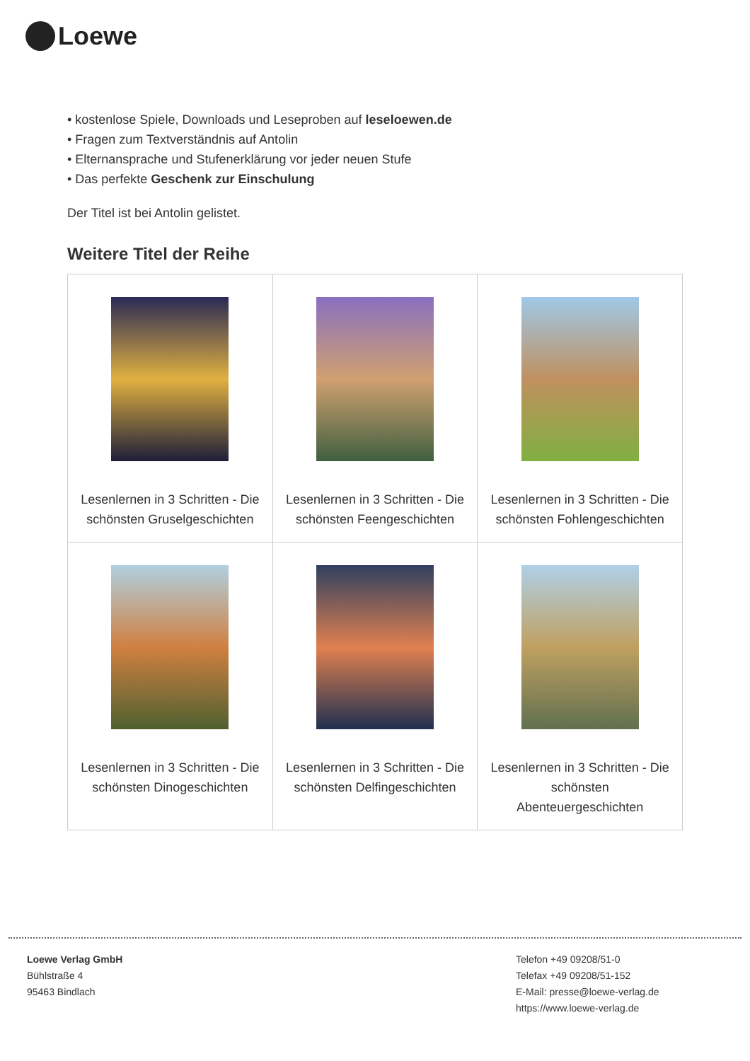Loewe
• kostenlose Spiele, Downloads und Leseproben auf leseloewen.de
• Fragen zum Textverständnis auf Antolin
• Elternansprache und Stufenerklärung vor jeder neuen Stufe
• Das perfekte Geschenk zur Einschulung
Der Titel ist bei Antolin gelistet.
Weitere Titel der Reihe
| Lesenlernen in 3 Schritten - Die schönsten Gruselgeschichten | Lesenlernen in 3 Schritten - Die schönsten Feengeschichten | Lesenlernen in 3 Schritten - Die schönsten Fohlengeschichten |
| Lesenlernen in 3 Schritten - Die schönsten Dinogeschichten | Lesenlernen in 3 Schritten - Die schönsten Delfingeschichten | Lesenlernen in 3 Schritten - Die schönsten Abenteuergeschichten |
Loewe Verlag GmbH
Bühlstraße 4
95463 Bindlach
Telefon +49 09208/51-0
Telefax +49 09208/51-152
E-Mail: presse@loewe-verlag.de
https://www.loewe-verlag.de